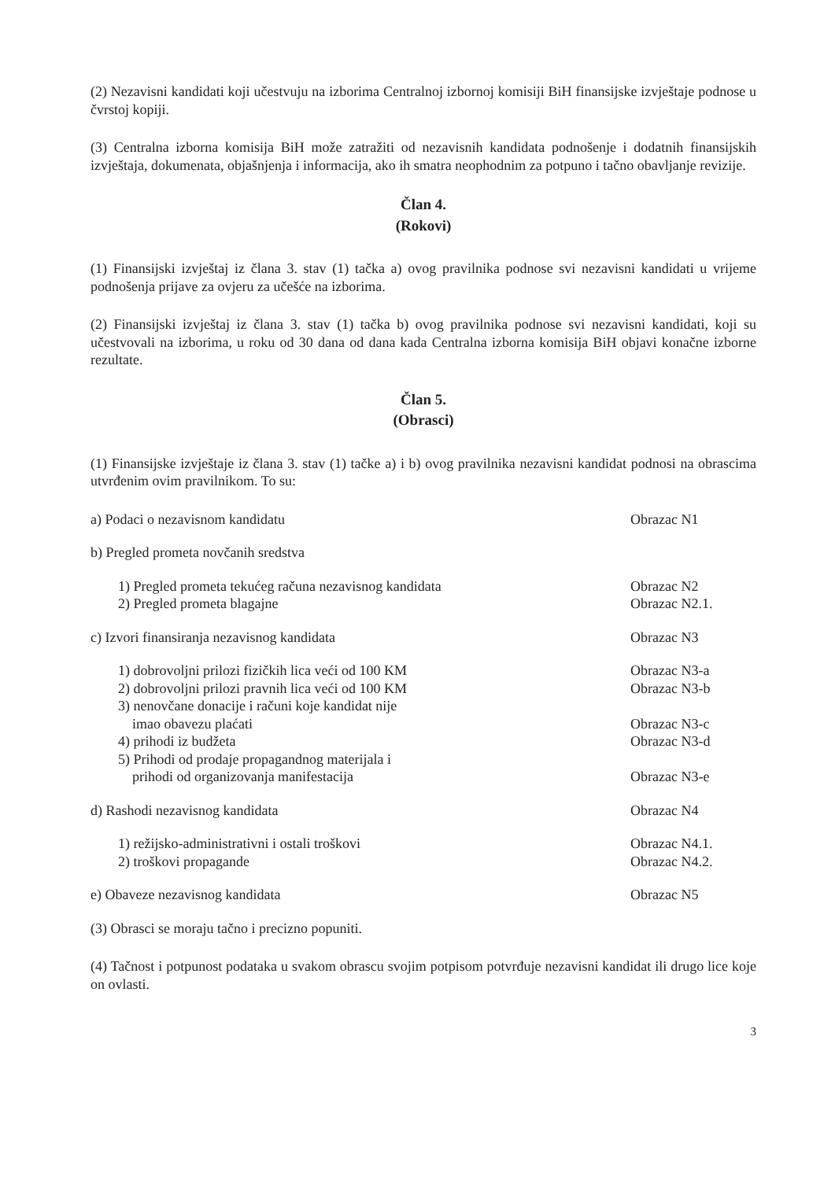(2) Nezavisni kandidati koji učestvuju na izborima Centralnoj izbornoj komisiji BiH finansijske izvještaje podnose u čvrstoj kopiji.
(3) Centralna izborna komisija BiH može zatražiti od nezavisnih kandidata podnošenje i dodatnih finansijskih izvještaja, dokumenata, objašnjenja i informacija, ako ih smatra neophodnim za potpuno i tačno obavljanje revizije.
Član 4.
(Rokovi)
(1) Finansijski izvještaj iz člana 3. stav (1) tačka a) ovog pravilnika podnose svi nezavisni kandidati u vrijeme podnošenja prijave za ovjeru za učešće na izborima.
(2) Finansijski izvještaj iz člana 3. stav (1) tačka b) ovog pravilnika podnose svi nezavisni kandidati, koji su učestvovali na izborima, u roku od 30 dana od dana kada Centralna izborna komisija BiH objavi konačne izborne rezultate.
Član 5.
(Obrasci)
(1) Finansijske izvještaje iz člana 3. stav (1) tačke a) i b) ovog pravilnika nezavisni kandidat podnosi na obrascima utvrđenim ovim pravilnikom. To su:
a) Podaci o nezavisnom kandidatu Obrazac N1
b) Pregled prometa novčanih sredstva
1) Pregled prometa tekućeg računa nezavisnog kandidata Obrazac N2
2) Pregled prometa blagajne Obrazac N2.1.
c) Izvori finansiranja nezavisnog kandidata Obrazac N3
1) dobrovoljni prilozi fizičkih lica veći od 100 KM Obrazac N3-a
2) dobrovoljni prilozi pravnih lica veći od 100 KM Obrazac N3-b
3) nenovčane donacije i računi koje kandidat nije
imao obavezu plaćati
Obrazac N3-c
4) prihodi iz budžeta Obrazac N3-d
5) Prihodi od prodaje propagandnog materijala i
prihodi od organizovanja manifestacija
Obrazac N3-e
d) Rashodi nezavisnog kandidata Obrazac N4
1) režijsko-administrativni i ostali troškovi Obrazac N4.1.
2) troškovi propagande Obrazac N4.2.
e) Obaveze nezavisnog kandidata Obrazac N5
(3) Obrasci se moraju tačno i precizno popuniti.
(4) Tačnost i potpunost podataka u svakom obrascu svojim potpisom potvrđuje nezavisni kandidat ili drugo lice koje on ovlasti.
3